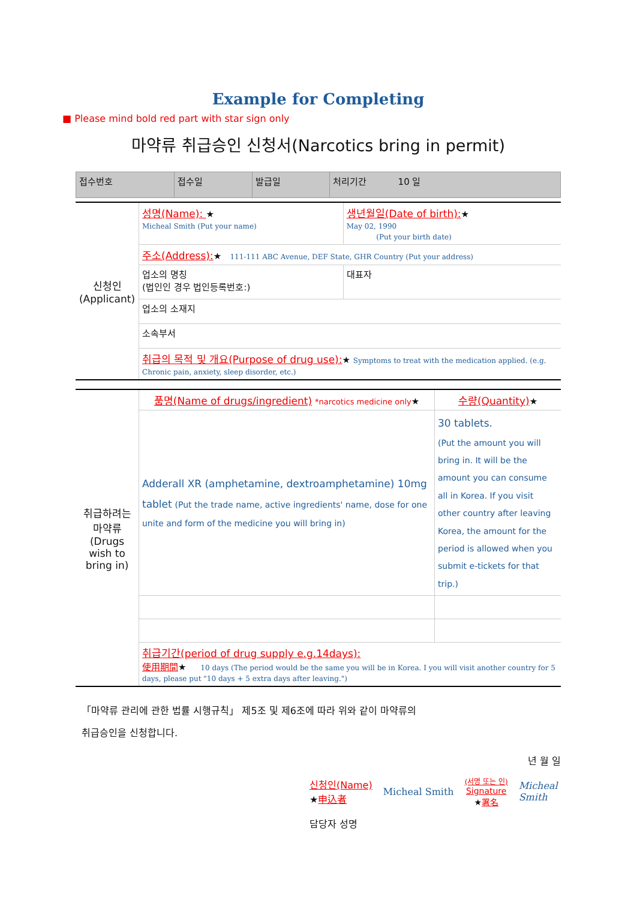Example for Completing
■ Please mind bold red part with star sign only
마약류 취급승인 신청서(Narcotics bring in permit)
| 접수번호 | 접수일 | 발급일 | 처리기간 10 일 |
| 신청인 (Applicant) | 성명(Name): ★ Micheal Smith (Put your name) | 생년월일(Date of birth): ★ May 02, 1990 (Put your birth date) |
| | 주소(Address): ★ 111-111 ABC Avenue, DEF State, GHR Country (Put your address) | |
| | 업소의 명칭 (법인인 경우 법인등록번호:) | 대표자 |
| | 업소의 소재지 | |
| | 소속부서 | |
| | 취급의 목적 및 개요(Purpose of drug use): ★ Symptoms to treat with the medication applied. (e.g. Chronic pain, anxiety, sleep disorder, etc.) | |
| 취급하려는 마약류 (Drugs wish to bring in) | 품명(Name of drugs/ingredient) *narcotics medicine only ★ | 수량(Quantity) ★ |
| | Adderall XR (amphetamine, dextroamphetamine) 10mg tablet (Put the trade name, active ingredients' name, dose for one unite and form of the medicine you will bring in) | 30 tablets. (Put the amount you will bring in. It will be the amount you can consume all in Korea. If you visit other country after leaving Korea, the amount for the period is allowed when you submit e-tickets for that trip.) |
| | 취급기간(period of drug supply e.g.14days): 使用期間 ★ 10 days (The period would be the same you will be in Korea. I you will visit another country for 5 days, please put "10 days + 5 extra days after leaving.") | |
「마약류 관리에 관한 법률 시행규칙」 제5조 및 제6조에 따라 위와 같이 마약류의
취급승인을 신청합니다.
년 월 일
신청인(Name)
★申込者
Micheal Smith
(서명 또는 인)
Signature
★署名
Micheal
Smith
담당자 성명